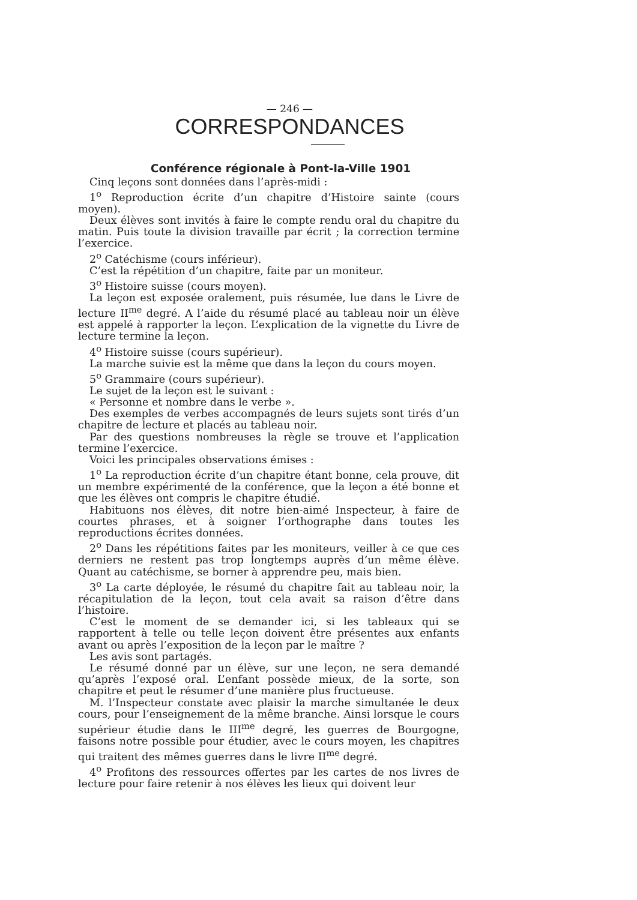— 246 —
CORRESPONDANCES
Conférence régionale à Pont-la-Ville 1901
Cinq leçons sont données dans l’après-midi :
1<sup>o</sup> Reproduction écrite d’un chapitre d’Histoire sainte (cours moyen).
Deux élèves sont invités à faire le compte rendu oral du chapitre du matin. Puis toute la division travaille par écrit ; la correction termine l’exercice.
2<sup>o</sup> Catéchisme (cours inférieur).
C’est la répétition d’un chapitre, faite par un moniteur.
3<sup>o</sup> Histoire suisse (cours moyen).
La leçon est exposée oralement, puis résumée, lue dans le Livre de lecture II<sup>me</sup> degré. A l’aide du résumé placé au tableau noir un élève est appelé à rapporter la leçon. L’explication de la vignette du Livre de lecture termine la leçon.
4<sup>o</sup> Histoire suisse (cours supérieur).
La marche suivie est la même que dans la leçon du cours moyen.
5<sup>o</sup> Grammaire (cours supérieur).
Le sujet de la leçon est le suivant :
« Personne et nombre dans le verbe ».
Des exemples de verbes accompagnés de leurs sujets sont tirés d’un chapitre de lecture et placés au tableau noir.
Par des questions nombreuses la règle se trouve et l’application termine l’exercice.
Voici les principales observations émises :
1<sup>o</sup> La reproduction écrite d’un chapitre étant bonne, cela prouve, dit un membre expérimenté de la conférence, que la leçon a été bonne et que les élèves ont compris le chapitre étudié.
Habituons nos élèves, dit notre bien-aimé Inspecteur, à faire de courtes phrases, et à soigner l’orthographe dans toutes les reproductions écrites données.
2<sup>o</sup> Dans les répétitions faites par les moniteurs, veiller à ce que ces derniers ne restent pas trop longtemps auprès d’un même élève. Quant au catéchisme, se borner à apprendre peu, mais bien.
3<sup>o</sup> La carte déployée, le résumé du chapitre fait au tableau noir, la récapitulation de la leçon, tout cela avait sa raison d’être dans l’histoire.
C’est le moment de se demander ici, si les tableaux qui se rapportent à telle ou telle leçon doivent être présentes aux enfants avant ou après l’exposition de la leçon par le maître ?
Les avis sont partagés.
Le résumé donné par un élève, sur une leçon, ne sera demandé qu’après l’exposé oral. L’enfant possède mieux, de la sorte, son chapitre et peut le résumer d’une manière plus fructueuse.
M. l’Inspecteur constate avec plaisir la marche simultanée le deux cours, pour l’enseignement de la même branche. Ainsi lorsque le cours supérieur étudie dans le III<sup>me</sup> degré, les guerres de Bourgogne, faisons notre possible pour étudier, avec le cours moyen, les chapitres qui traitent des mêmes guerres dans le livre II<sup>me</sup> degré.
4<sup>o</sup> Profitons des ressources offertes par les cartes de nos livres de lecture pour faire retenir à nos élèves les lieux qui doivent leur